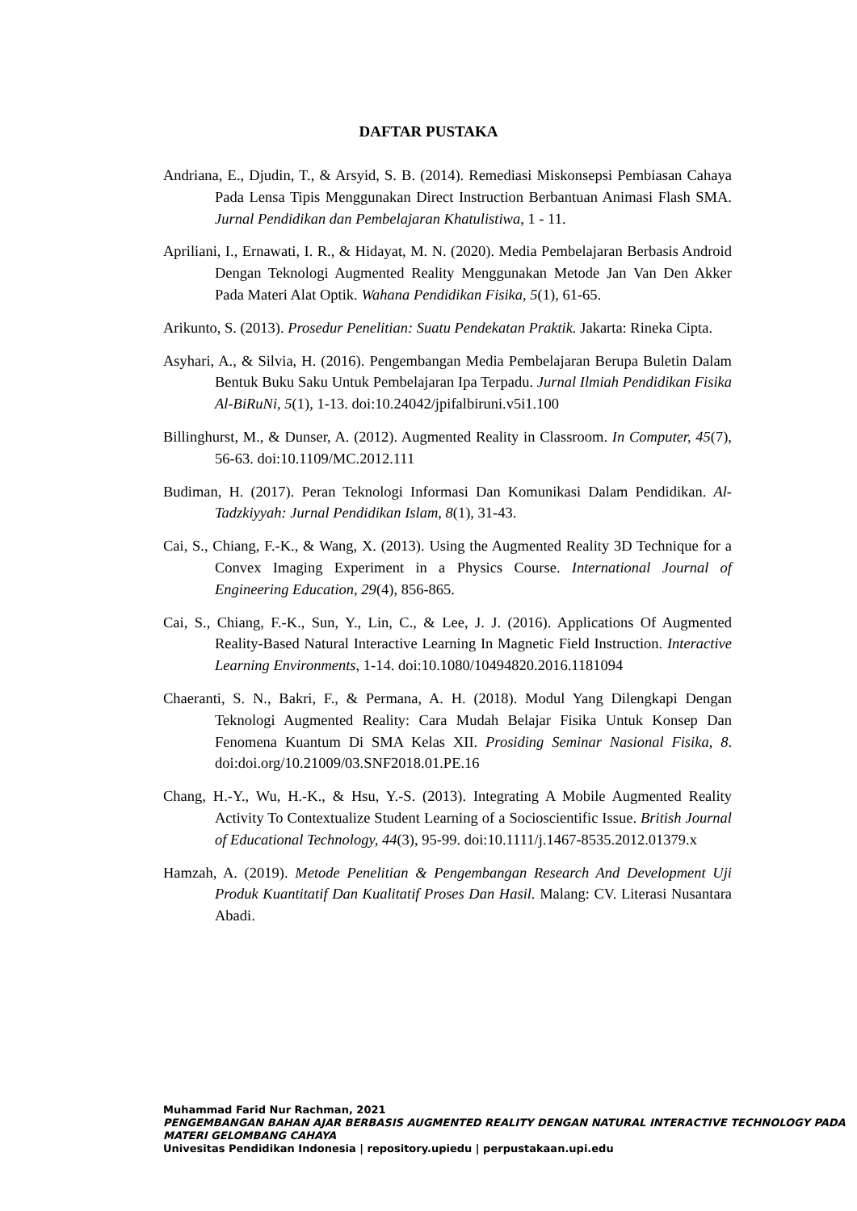DAFTAR PUSTAKA
Andriana, E., Djudin, T., & Arsyid, S. B. (2014). Remediasi Miskonsepsi Pembiasan Cahaya Pada Lensa Tipis Menggunakan Direct Instruction Berbantuan Animasi Flash SMA. Jurnal Pendidikan dan Pembelajaran Khatulistiwa, 1 - 11.
Apriliani, I., Ernawati, I. R., & Hidayat, M. N. (2020). Media Pembelajaran Berbasis Android Dengan Teknologi Augmented Reality Menggunakan Metode Jan Van Den Akker Pada Materi Alat Optik. Wahana Pendidikan Fisika, 5(1), 61-65.
Arikunto, S. (2013). Prosedur Penelitian: Suatu Pendekatan Praktik. Jakarta: Rineka Cipta.
Asyhari, A., & Silvia, H. (2016). Pengembangan Media Pembelajaran Berupa Buletin Dalam Bentuk Buku Saku Untuk Pembelajaran Ipa Terpadu. Jurnal Ilmiah Pendidikan Fisika Al-BiRuNi, 5(1), 1-13. doi:10.24042/jpifalbiruni.v5i1.100
Billinghurst, M., & Dunser, A. (2012). Augmented Reality in Classroom. In Computer, 45(7), 56-63. doi:10.1109/MC.2012.111
Budiman, H. (2017). Peran Teknologi Informasi Dan Komunikasi Dalam Pendidikan. Al-Tadzkiyyah: Jurnal Pendidikan Islam, 8(1), 31-43.
Cai, S., Chiang, F.-K., & Wang, X. (2013). Using the Augmented Reality 3D Technique for a Convex Imaging Experiment in a Physics Course. International Journal of Engineering Education, 29(4), 856-865.
Cai, S., Chiang, F.-K., Sun, Y., Lin, C., & Lee, J. J. (2016). Applications Of Augmented Reality-Based Natural Interactive Learning In Magnetic Field Instruction. Interactive Learning Environments, 1-14. doi:10.1080/10494820.2016.1181094
Chaeranti, S. N., Bakri, F., & Permana, A. H. (2018). Modul Yang Dilengkapi Dengan Teknologi Augmented Reality: Cara Mudah Belajar Fisika Untuk Konsep Dan Fenomena Kuantum Di SMA Kelas XII. Prosiding Seminar Nasional Fisika, 8. doi:doi.org/10.21009/03.SNF2018.01.PE.16
Chang, H.-Y., Wu, H.-K., & Hsu, Y.-S. (2013). Integrating A Mobile Augmented Reality Activity To Contextualize Student Learning of a Socioscientific Issue. British Journal of Educational Technology, 44(3), 95-99. doi:10.1111/j.1467-8535.2012.01379.x
Hamzah, A. (2019). Metode Penelitian & Pengembangan Research And Development Uji Produk Kuantitatif Dan Kualitatif Proses Dan Hasil. Malang: CV. Literasi Nusantara Abadi.
Muhammad Farid Nur Rachman, 2021
PENGEMBANGAN BAHAN AJAR BERBASIS AUGMENTED REALITY DENGAN NATURAL INTERACTIVE TECHNOLOGY PADA MATERI GELOMBANG CAHAYA
Univesitas Pendidikan Indonesia | repository.upiedu | perpustakaan.upi.edu